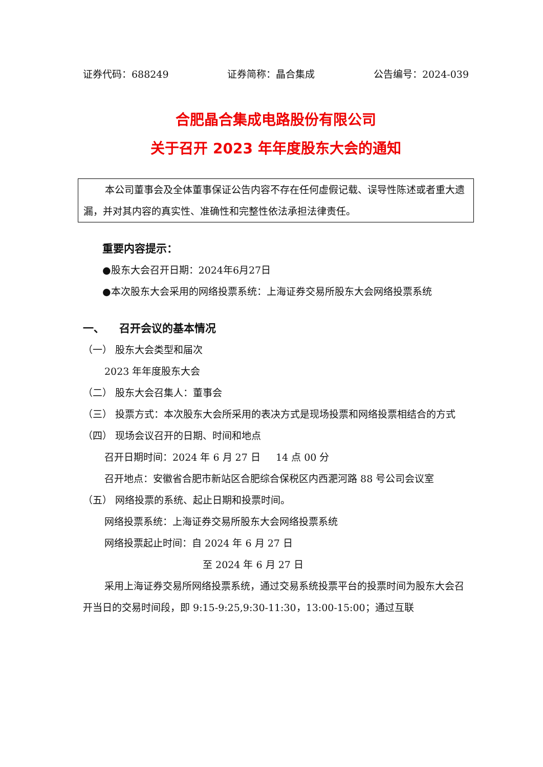证券代码：688249 证券简称：晶合集成 公告编号：2024-039
合肥晶合集成电路股份有限公司
关于召开 2023 年年度股东大会的通知
本公司董事会及全体董事保证公告内容不存在任何虚假记载、误导性陈述或者重大遗漏，并对其内容的真实性、准确性和完整性依法承担法律责任。
重要内容提示：
● 股东大会召开日期：2024年6月27日
● 本次股东大会采用的网络投票系统：上海证券交易所股东大会网络投票系统
一、 召开会议的基本情况
（一） 股东大会类型和届次
2023 年年度股东大会
（二） 股东大会召集人：董事会
（三） 投票方式：本次股东大会所采用的表决方式是现场投票和网络投票相结合的方式
（四） 现场会议召开的日期、时间和地点
召开日期时间：2024 年 6 月 27 日 14 点 00 分
召开地点：安徽省合肥市新站区合肥综合保税区内西淝河路 88 号公司会议室
（五） 网络投票的系统、起止日期和投票时间。
网络投票系统：上海证券交易所股东大会网络投票系统
网络投票起止时间：自 2024 年 6 月 27 日
至 2024 年 6 月 27 日
采用上海证券交易所网络投票系统，通过交易系统投票平台的投票时间为股东大会召开当日的交易时间段，即 9:15-9:25,9:30-11:30，13:00-15:00；通过互联